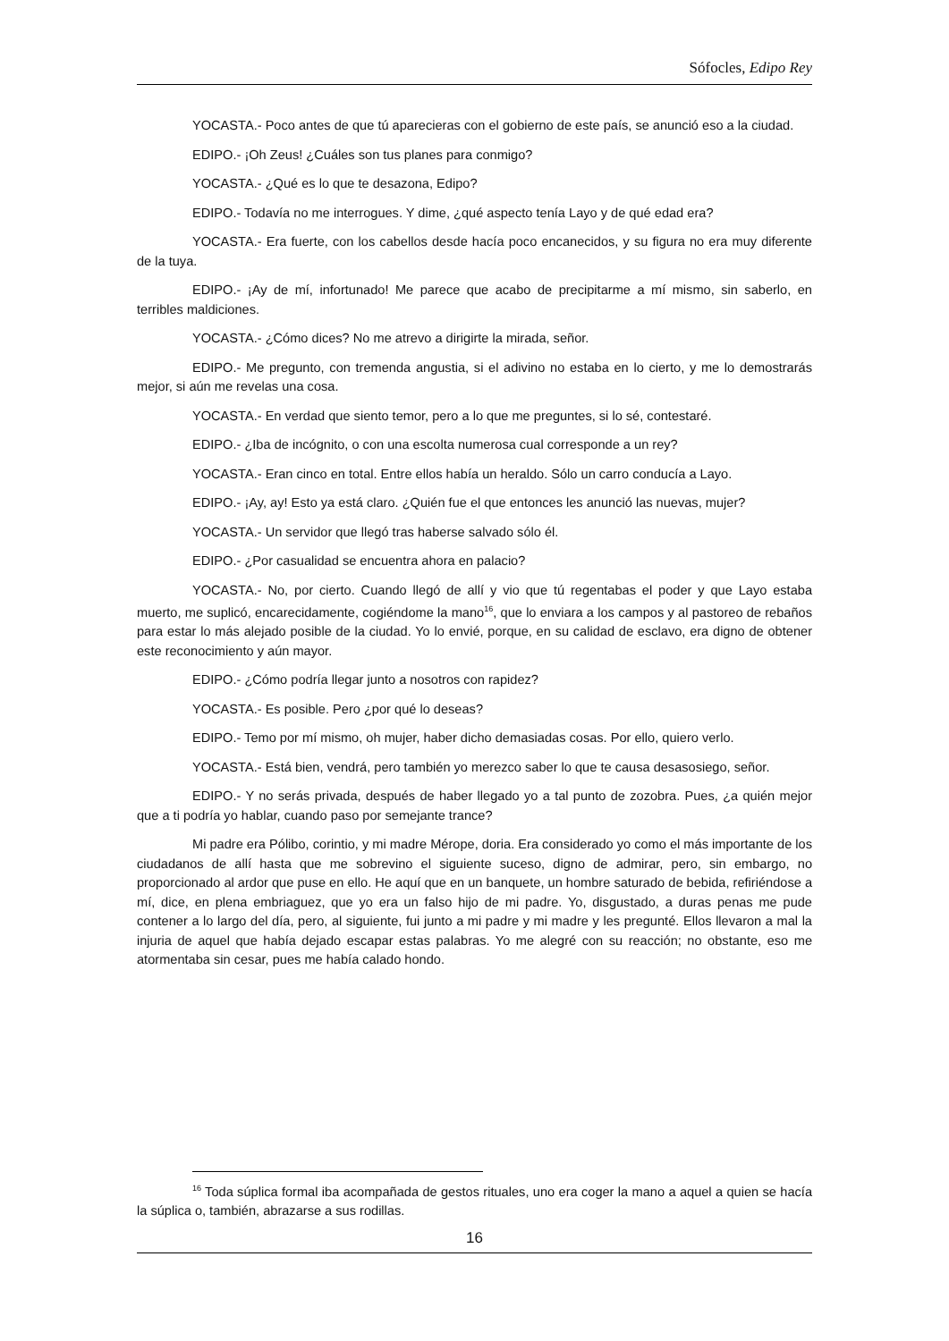Sófocles, Edipo Rey
YOCASTA.- Poco antes de que tú aparecieras con el gobierno de este país, se anunció eso a la ciudad.
EDIPO.- ¡Oh Zeus! ¿Cuáles son tus planes para conmigo?
YOCASTA.- ¿Qué es lo que te desazona, Edipo?
EDIPO.- Todavía no me interrogues. Y dime, ¿qué aspecto tenía Layo y de qué edad era?
YOCASTA.- Era fuerte, con los cabellos desde hacía poco encanecidos, y su figura no era muy diferente de la tuya.
EDIPO.- ¡Ay de mí, infortunado! Me parece que acabo de precipitarme a mí mismo, sin saberlo, en terribles maldiciones.
YOCASTA.- ¿Cómo dices? No me atrevo a dirigirte la mirada, señor.
EDIPO.- Me pregunto, con tremenda angustia, si el adivino no estaba en lo cierto, y me lo demostrarás mejor, si aún me revelas una cosa.
YOCASTA.- En verdad que siento temor, pero a lo que me preguntes, si lo sé, contestaré.
EDIPO.- ¿Iba de incógnito, o con una escolta numerosa cual corresponde a un rey?
YOCASTA.- Eran cinco en total. Entre ellos había un heraldo. Sólo un carro conducía a Layo.
EDIPO.- ¡Ay, ay! Esto ya está claro. ¿Quién fue el que entonces les anunció las nuevas, mujer?
YOCASTA.- Un servidor que llegó tras haberse salvado sólo él.
EDIPO.- ¿Por casualidad se encuentra ahora en palacio?
YOCASTA.- No, por cierto. Cuando llegó de allí y vio que tú regentabas el poder y que Layo estaba muerto, me suplicó, encarecidamente, cogiéndome la mano<sup>16</sup>, que lo enviara a los campos y al pastoreo de rebaños para estar lo más alejado posible de la ciudad. Yo lo envié, porque, en su calidad de esclavo, era digno de obtener este reconocimiento y aún mayor.
EDIPO.- ¿Cómo podría llegar junto a nosotros con rapidez?
YOCASTA.- Es posible. Pero ¿por qué lo deseas?
EDIPO.- Temo por mí mismo, oh mujer, haber dicho demasiadas cosas. Por ello, quiero verlo.
YOCASTA.- Está bien, vendrá, pero también yo merezco saber lo que te causa desasosiego, señor.
EDIPO.- Y no serás privada, después de haber llegado yo a tal punto de zozobra. Pues, ¿a quién mejor que a ti podría yo hablar, cuando paso por semejante trance?
Mi padre era Pólibo, corintio, y mi madre Mérope, doria. Era considerado yo como el más importante de los ciudadanos de allí hasta que me sobrevino el siguiente suceso, digno de admirar, pero, sin embargo, no proporcionado al ardor que puse en ello. He aquí que en un banquete, un hombre saturado de bebida, refiriéndose a mí, dice, en plena embriaguez, que yo era un falso hijo de mi padre. Yo, disgustado, a duras penas me pude contener a lo largo del día, pero, al siguiente, fui junto a mi padre y mi madre y les pregunté. Ellos llevaron a mal la injuria de aquel que había dejado escapar estas palabras. Yo me alegré con su reacción; no obstante, eso me atormentaba sin cesar, pues me había calado hondo.
<sup>16</sup> Toda súplica formal iba acompañada de gestos rituales, uno era coger la mano a aquel a quien se hacía la súplica o, también, abrazarse a sus rodillas.
16